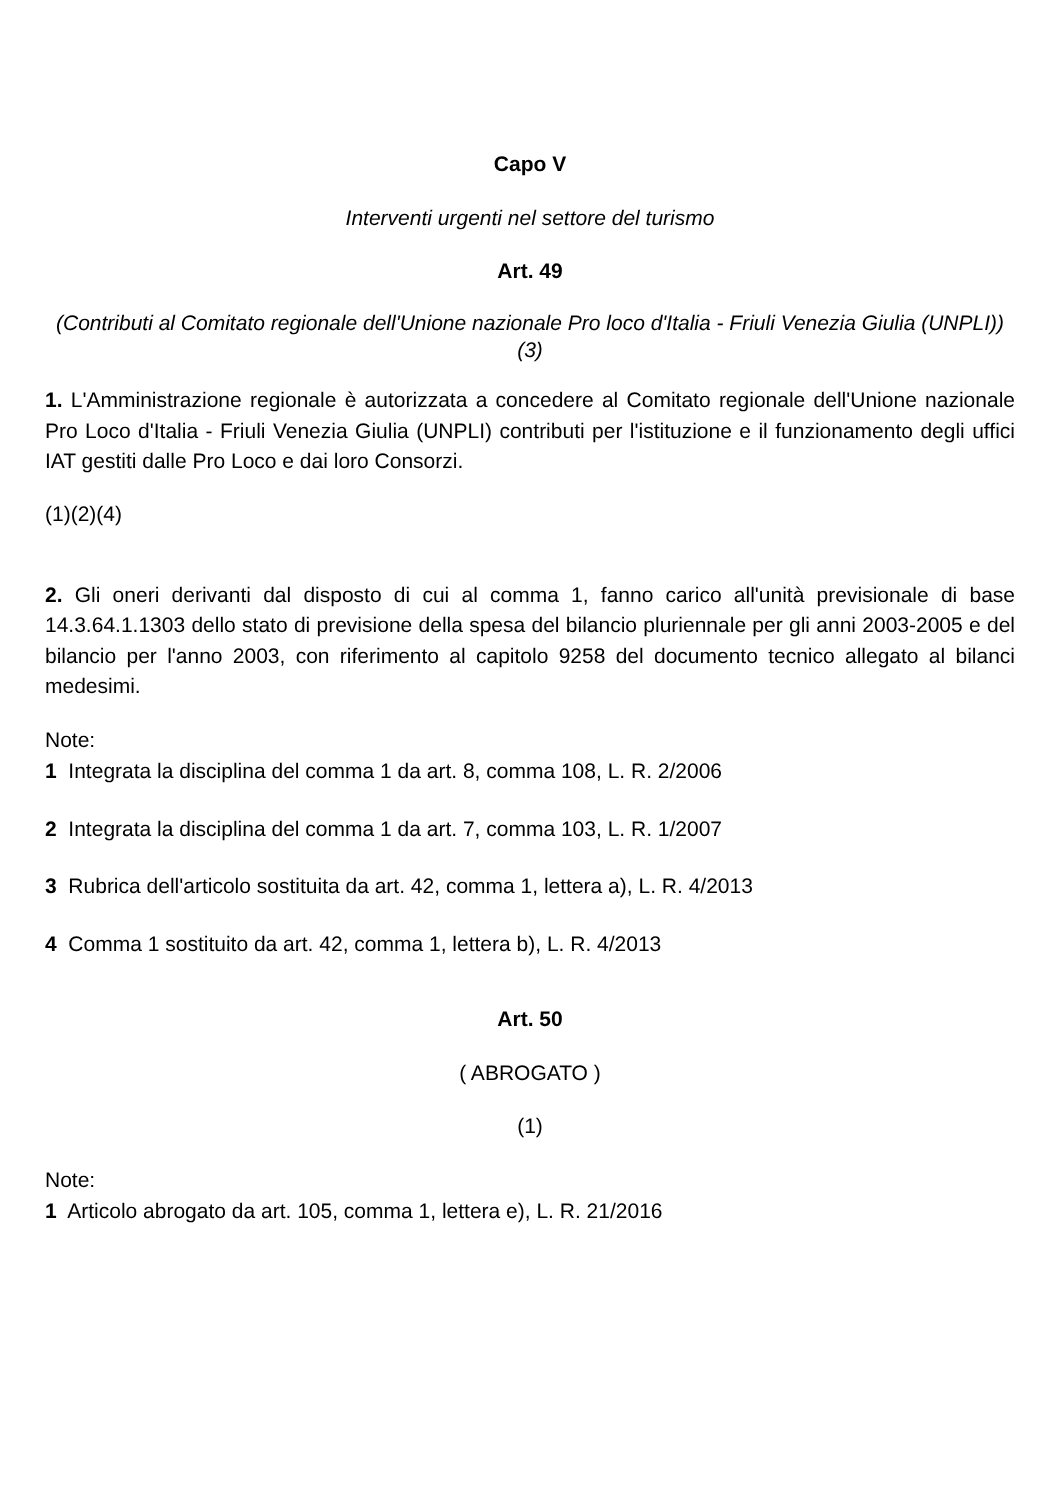Capo V
Interventi urgenti nel settore del turismo
Art. 49
(Contributi al Comitato regionale dell'Unione nazionale Pro loco d'Italia - Friuli Venezia Giulia (UNPLI))(3)
1. L'Amministrazione regionale è autorizzata a concedere al Comitato regionale dell'Unione nazionale Pro Loco d'Italia - Friuli Venezia Giulia (UNPLI) contributi per l'istituzione e il funzionamento degli uffici IAT gestiti dalle Pro Loco e dai loro Consorzi.
(1)(2)(4)
2. Gli oneri derivanti dal disposto di cui al comma 1, fanno carico all'unità previsionale di base 14.3.64.1.1303 dello stato di previsione della spesa del bilancio pluriennale per gli anni 2003-2005 e del bilancio per l'anno 2003, con riferimento al capitolo 9258 del documento tecnico allegato al bilanci medesimi.
Note:
1 Integrata la disciplina del comma 1 da art. 8, comma 108, L. R. 2/2006
2 Integrata la disciplina del comma 1 da art. 7, comma 103, L. R. 1/2007
3 Rubrica dell'articolo sostituita da art. 42, comma 1, lettera a), L. R. 4/2013
4 Comma 1 sostituito da art. 42, comma 1, lettera b), L. R. 4/2013
Art. 50
( ABROGATO )
(1)
Note:
1 Articolo abrogato da art. 105, comma 1, lettera e), L. R. 21/2016